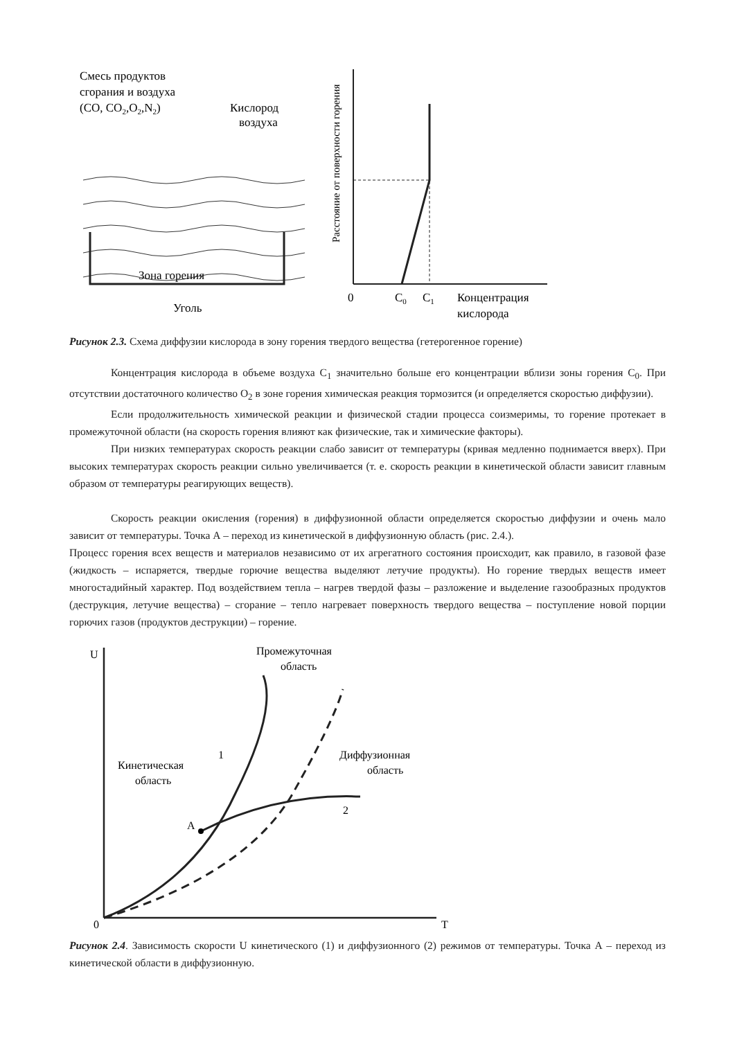Смесь продуктов
сгорания и воздуха
(CO, CO2,O2,N2)
Кислород
воздуха
Зона горения
Уголь
Расстояние от поверхности горения
0
C0
C1
Концентрация
кислорода
Рисунок 2.3. Схема диффузии кислорода в зону горения твердого вещества (гетерогенное горение)
Концентрация кислорода в объеме воздуха С<sub>1</sub> значительно больше его концентрации вблизи зоны горения С<sub>0</sub>. При отсутствии достаточного количество О<sub>2</sub> в зоне горения химическая реакция тормозится (и определяется скоростью диффузии).
Если продолжительность химической реакции и физической стадии процесса соизмеримы, то горение протекает в промежуточной области (на скорость горения влияют как физические, так и химические факторы).
При низких температурах скорость реакции слабо зависит от температуры (кривая медленно поднимается вверх). При высоких температурах скорость реакции сильно увеличивается (т. е. скорость реакции в кинетической области зависит главным образом от температуры реагирующих веществ).
Скорость реакции окисления (горения) в диффузионной области определяется скоростью диффузии и очень мало зависит от температуры. Точка А – переход из кинетической в диффузионную область (рис. 2.4.).
Процесс горения всех веществ и материалов независимо от их агрегатного состояния происходит, как правило, в газовой фазе (жидкость – испаряется, твердые горючие вещества выделяют летучие продукты). Но горение твердых веществ имеет многостадийный характер. Под воздействием тепла – нагрев твердой фазы – разложение и выделение газообразных продуктов (деструкция, летучие вещества) – сгорание – тепло нагревает поверхность твердого вещества – поступление новой порции горючих газов (продуктов деструкции) – горение.
U
0
T
Промежуточная
область
Кинетическая
область
Диффузионная
область
1
2
A
Рисунок 2.4. Зависимость скорости U кинетического (1) и диффузионного (2) режимов от температуры. Точка А – переход из кинетической области в диффузионную.